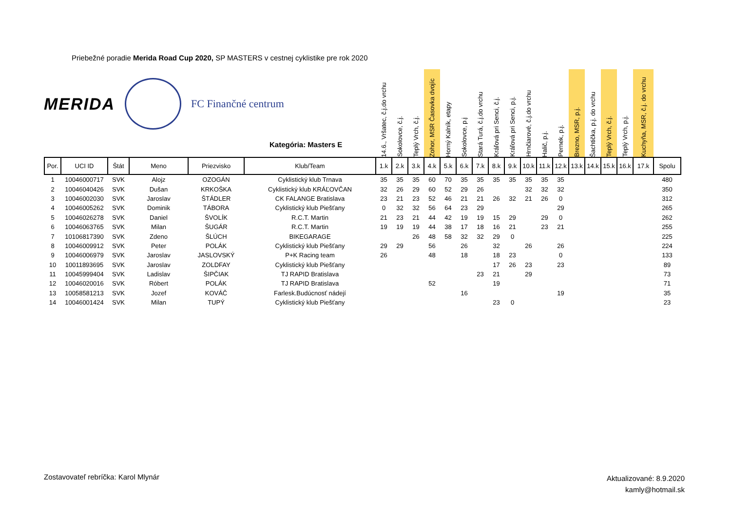Priebežné poradie Merida Road Cup 2020, SP MASTERS v cestnej cyklistike pre rok 2020
| | | | | | | 14.6., Vršatec, č.j.do vrchu | Sokolovce, č.j. | Teplý Vrch, č.j. | Zohor, MSR Časovka dvojíc | Horný Kalník, etapy | Sokolovce, p.j | Stará Turá, č.j.do vrchu | Kráľová pri Senci, č.j. | Kráľová pri Senci, p.j. | Hrnčiarové, č.j.do vrchu | Halič, p.j. | Pernek, p.j. | Brezno, MSR, p.j. | Šachtička, p.j. do vrchu | Teplý Vrch, č.j. | Teplý Vrch, p.j. | Kuchyňa, MSR, č.j. do vrchu | |
| Por. | UCI ID | Štát | Meno | Priezvisko | Klub/Team | 1.k | 2.k | 3.k | 4.k | 5.k | 6.k | 7.k | 8.k | 9.k | 10.k | 11.k | 12.k | 13.k | 14.k | 15.k | 16.k | 17.k | Spolu |
| 1 | 10046000717 | SVK | Alojz | OZOGÁN | Cyklistický klub Trnava | 35 | 35 | 35 | 60 | 70 | 35 | 35 | 35 | 35 | 35 | 35 | 35 | | | | | | 480 |
| 2 | 10046040426 | SVK | Dušan | KRKOŠKA | Cyklistický klub KRÁĽOVČAN | 32 | 26 | 29 | 60 | 52 | 29 | 26 | | | 32 | 32 | 32 | | | | | | 350 |
| 3 | 10046002030 | SVK | Jaroslav | ŠTÁDLER | CK FALANGE Bratislava | 23 | 21 | 23 | 52 | 46 | 21 | 21 | 26 | 32 | 21 | 26 | 0 | | | | | | 312 |
| 4 | 10046005262 | SVK | Dominik | TÁBORA | Cyklistický klub Piešťany | 0 | 32 | 32 | 56 | 64 | 23 | 29 | | | | | 29 | | | | | | 265 |
| 5 | 10046026278 | SVK | Daniel | ŠVOLÍK | R.C.T. Martin | 21 | 23 | 21 | 44 | 42 | 19 | 19 | 15 | 29 | | 29 | 0 | | | | | | 262 |
| 6 | 10046063765 | SVK | Milan | ŠUGÁR | R.C.T. Martin | 19 | 19 | 19 | 44 | 38 | 17 | 18 | 16 | 21 | | 23 | 21 | | | | | | 255 |
| 7 | 10106817390 | SVK | Zdeno | ŠLÚCH | BIKEGARAGE | | | 26 | 48 | 58 | 32 | 32 | 29 | 0 | | | | | | | | | 225 |
| 8 | 10046009912 | SVK | Peter | POLÁK | Cyklistický klub Piešťany | 29 | 29 | | 56 | | 26 | | 32 | | 26 | | 26 | | | | | | 224 |
| 9 | 10046006979 | SVK | Jaroslav | JASLOVSKÝ | P+K Racing team | 26 | | | 48 | | 18 | | 18 | 23 | | | 0 | | | | | | 133 |
| 10 | 10011893695 | SVK | Jaroslav | ZOLDFAY | Cyklistický klub Piešťany | | | | | | | | 17 | 26 | 23 | | 23 | | | | | | 89 |
| 11 | 10045999404 | SVK | Ladislav | ŠIPČIAK | TJ RAPID Bratislava | | | | | | | 23 | 21 | | 29 | | | | | | | | 73 |
| 12 | 10046020016 | SVK | Róbert | POLÁK | TJ RAPID Bratislava | | | | 52 | | | | 19 | | | | | | | | | | 71 |
| 13 | 10058581213 | SVK | Jozef | KOVÁČ | Farlesk.Budúcnosť nádejí | | | | | | 16 | | | | | | 19 | | | | | | 35 |
| 14 | 10046001424 | SVK | Milan | TUPÝ | Cyklistický klub Piešťany | | | | | | | | 23 | 0 | | | | | | | | | 23 |
MERIDA FC Finančné centrum
Kategória: Masters E
Zostavovateľ rebríčka: Karol Mlynár
Aktualizované: 8.9.2020
kamly@hotmail.sk